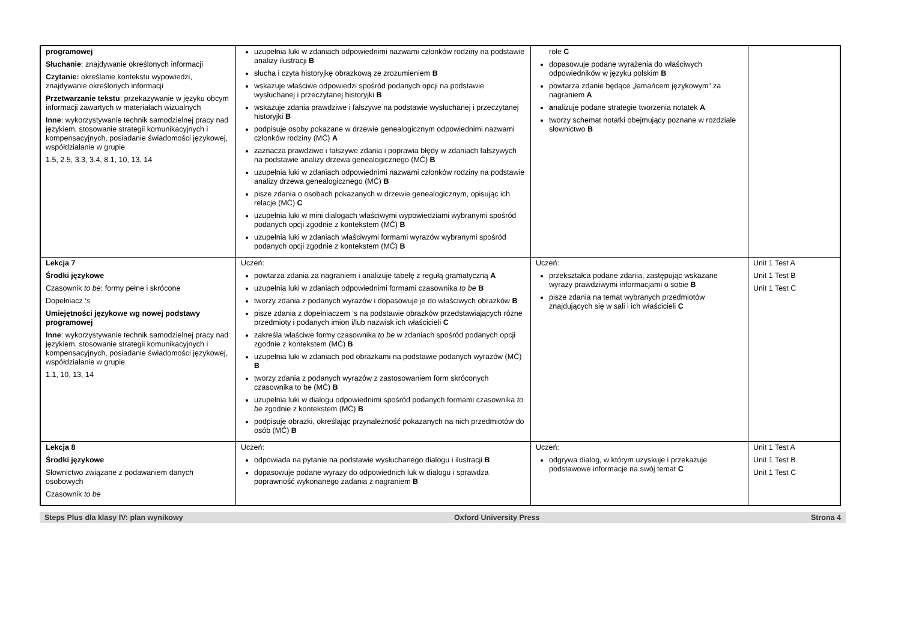| programowej Słuchanie : znajdywanie określonych informacji Czytanie: określanie kontekstu wypowiedzi, znajdywanie określonych informacji Przetwarzanie tekstu : przekazywanie w języku obcym informacji zawartych w materiałach wizualnych Inne : wykorzystywanie technik samodzielnej pracy nad językiem, stosowanie strategii komunikacyjnych i kompensacyjnych, posiadanie świadomości językowej, współdziałanie w grupie 1.5, 2.5, 3.3, 3.4, 8.1, 10, 13, 14 | uzupełnia luki w zdaniach odpowiednimi nazwami członków rodziny na podstawie analizy ilustracji B słucha i czyta historyjkę obrazkową ze zrozumieniem B wskazuje właściwe odpowiedzi spośród podanych opcji na podstawie wysłuchanej i przeczytanej historyjki B wskazuje zdania prawdziwe i fałszywe na podstawie wysłuchanej i przeczytanej historyjki B podpisuje osoby pokazane w drzewie genealogicznym odpowiednimi nazwami członków rodziny (MĆ) A zaznacza prawdziwe i fałszywe zdania i poprawia błędy w zdaniach fałszywych na podstawie analizy drzewa genealogicznego (MĆ) B uzupełnia luki w zdaniach odpowiednimi nazwami członków rodziny na podstawie analizy drzewa genealogicznego (MĆ) B pisze zdania o osobach pokazanych w drzewie genealogicznym, opisując ich relacje (MĆ) C uzupełnia luki w mini dialogach właściwymi wypowiedziami wybranymi spośród podanych opcji zgodnie z kontekstem (MĆ) B uzupełnia luki w zdaniach właściwymi formami wyrazów wybranymi spośród podanych opcji zgodnie z kontekstem (MĆ) B | role C dopasowuje podane wyrażenia do właściwych odpowiedników w języku polskim B powtarza zdanie będące „łamańcem językowym” za nagraniem A a nalizuje podane strategie tworzenia notatek A tworzy schemat notatki obejmujący poznane w rozdziale słownictwo B | |
| Lekcja 7 Środki językowe Czasownik to be : formy pełne i skrócone Dopełniacz ‘ s Umiejętności językowe wg nowej podstawy programowej Inne : wykorzystywanie technik samodzielnej pracy nad językiem, stosowanie strategii komunikacyjnych i kompensacyjnych, posiadanie świadomości językowej, współdziałanie w grupie 1.1, 10, 13, 14 | Uczeń: powtarza zdania za nagraniem i analizuje tabelę z regułą gramatyczną A uzupełnia luki w zdaniach odpowiednimi formami czasownika to be B tworzy zdania z podanych wyrazów i dopasowuje je do właściwych obrazków B pisze zdania z dopełniaczem ‘s na podstawie obrazków przedstawiających różne przedmioty i podanych imion i/lub nazwisk ich właścicieli C zakreśla właściwe formy czasownika to be w zdaniach spośród podanych opcji zgodnie z kontekstem (MĆ) B uzupełnia luki w zdaniach pod obrazkami na podstawie podanych wyrazów (MĆ) B tworzy zdania z podanych wyrazów z zastosowaniem form skróconych czasownika to be (MĆ) B uzupełnia luki w dialogu odpowiednimi spośród podanych formami czasownika to be zgodnie z kontekstem (MĆ) B podpisuje obrazki, określając przynależność pokazanych na nich przedmiotów do osób (MĆ) B | Uczeń: przekształca podane zdania, zastępując wskazane wyrazy prawdziwymi informacjami o sobie B pisze zdania na temat wybranych przedmiotów znajdujących się w sali i ich właścicieli C | Unit 1 Test A Unit 1 Test B Unit 1 Test C |
| Lekcja 8 Środki językowe Słownictwo związane z podawaniem danych osobowych Czasownik to be | Uczeń: odpowiada na pytanie na podstawie wysłuchanego dialogu i ilustracji B dopasowuje podane wyrazy do odpowiednich luk w dialogu i sprawdza poprawność wykonanego zadania z nagraniem B | Uczeń: odgrywa dialog, w którym uzyskuje i przekazuje podstawowe informacje na swój temat C | Unit 1 Test A Unit 1 Test B Unit 1 Test C |
Steps Plus dla klasy IV: plan wynikowy Oxford University Press Strona 4